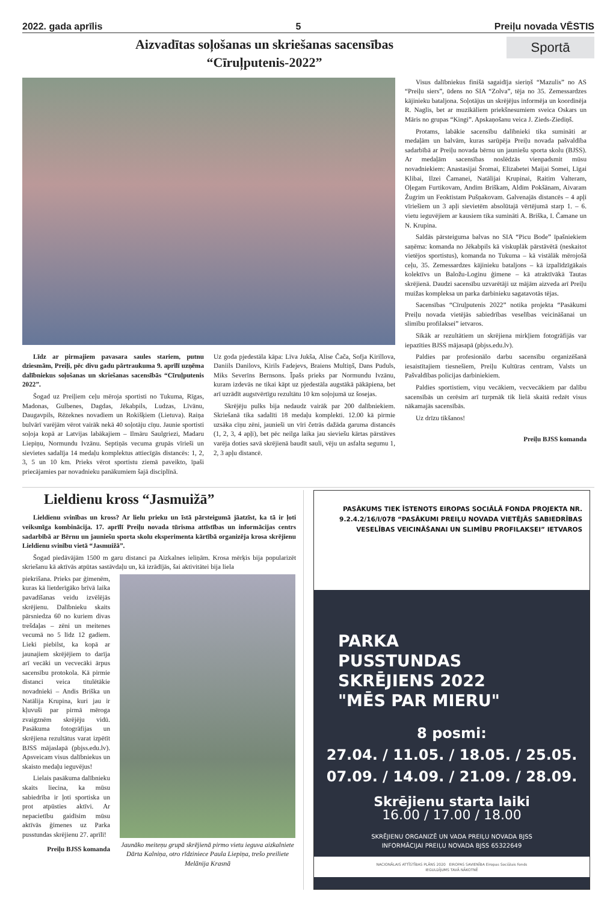2022. gada aprīlis 5 Preiļu novada VĒSTIS
Aizvadītas soļošanas un skriešanas sacensības
“Cīruļputenis-2022”
Sportā
Līdz ar pirmajiem pavasara saules stariem, putnu dziesmām, Preiļi, pēc divu gadu pārtraukuma 9. aprīlī uzņēma dalībniekus soļošanas un skriešanas sacensībās “Cīruļputenis 2022”.
Šogad uz Preiļiem ceļu mēroja sportisti no Tukuma, Rīgas, Madonas, Gulbenes, Dagdas, Jēkabpils, Ludzas, Līvānu, Daugavpils, Rēzeknes novadiem un Rokišķiem (Lietuva). Raiņa bulvārī varējām vērot vairāk nekā 40 soļotāju cīņu. Jaunie sportisti soļoja kopā ar Latvijas labākajiem – Ilmāru Saulgriezi, Madaru Liepiņu, Normundu Ivzānu. Septiņās vecuma grupās vīrieši un sievietes sadalīja 14 medaļu komplektus attiecīgās distancēs: 1, 2, 3, 5 un 10 km. Prieks vērot sportistu ziemā paveikto, īpaši priecājamies par novadnieku panākumiem šajā disciplīnā.
Uz goda pjedestāla kāpa: Līva Jukša, Alise Čača, Sofja Kirillova, Daniils Danilovs, Kirils Fadejevs, Braiens Multiņš, Dans Puduls, Miks Severīns Bernsons. Īpašs prieks par Normundu Ivzānu, kuram izdevās ne tikai kāpt uz pjedestāla augstākā pākāpiena, bet arī uzrādīt augstvērtīgu rezultātu 10 km soļojumā uz šosejas.
Skrējēju pulks bija nedaudz vairāk par 200 dalībniekiem. Skriešanā tika sadalīti 18 medaļu komplekti. 12.00 kā pirmie uzsāka cīņu zēni, jaunieši un vīri četrās dažāda garuma distancēs (1, 2, 3, 4 apļi), bet pēc neilga laika jau sieviešu kārtas pārstāves varēja doties savā skrējienā baudīt sauli, vēju un asfalta segumu 1, 2, 3 apļu distancē.
Visus dalībniekus finišā sagaidīja sieriņš “Mazulis” no AS “Preiļu siers”, ūdens no SIA “Zolva”, tēja no 35. Zemessardzes kājinieku bataljona. Soļotājus un skrējējus informēja un koordinēja R. Naglis, bet ar muzikāliem priekšnesumiem sveica Oskars un Māris no grupas “Kingi”. Apskaņošanu veica J. Zieds-Ziediņš.
Protams, labākie sacensību dalībnieki tika suminā­ti ar medaļām un balvām, kuras sarūpēja Preiļu novada pašvaldība sadarbībā ar Preiļu novada bērnu un jauniešu sporta skolu (BJSS). Ar medaļām sacensības noslēdzās vienpadsmit mūsu novadniekiem: Anastasijai Šromai, Elizabetei Maijai Somei, Līgai Klibai, Ilzei Čamanei, Natālijai Krupinai, Raitim Valteram, Oļegam Furtikovam, Andim Briškam, Aldim Pokšānam, Aivaram Žugrim un Feoktistam Pušņakovam. Galvenajās distancēs – 4 apļi vīriešiem un 3 apļi sievietēm absolūtajā vērtējumā starp 1. – 6. vietu ieguvējiem ar kausiem tika sumināti A. Briška, I. Čamane un N. Krupina.
Saldās pārsteiguma balvas no SIA “Picu Bode” īpašniekiem saņēma: komanda no Jēkabpils kā viskuplāk pārstāvētā (neskaitot vietējos sportistus), komanda no Tukuma – kā vistālāk mērojošā ceļu, 35. Zemessardzes kājinieku bataljons – kā izpalīdzīgākais kolektīvs un Baložu-Loginu ģimene – kā atraktīvākā Tautas skrējienā. Daudzi sacensību uzvarētāji uz mājām aizveda arī Preiļu muižas kompleksa un parka darbinieku sagatavotās tējas.
Sacensības “Cīruļputenis 2022” notika projekta “Pasākumi Preiļu novada vietējās sabiedrības veselības veicināšanai un slimību profilaksei” ietvaros.
Sīkāk ar rezultātiem un skrējiena mirkļiem fotogrāfijās var iepazīties BJSS mājasapā (pbjss.edu.lv).
Paldies par profesionālo darbu sacensību organizēšanā iesaistītajiem tiesnešiem, Preiļu Kultūras centram, Valsts un Pašvaldības policijas darbiniekiem.
Paldies sportistiem, viņu vecākiem, vecvecākiem par dalību sacensībās un cerēsim arī turpmāk tik lielā skaitā redzēt visus nākamajās sacensībās.
Uz drīzu tikšanos!
Preiļu BJSS komanda
Lieldienu kross “Jasmuižā”
Lieldienu svinības un kross? Ar lielu prieku un īstā pārsteigumā jāatzīst, ka tā ir ļoti veiksmīga kombinācija. 17. aprīlī Preiļu novada tūrisma attīstības un informācijas centrs sadarbībā ar Bērnu un jauniešu sporta skolu eksperimenta kārtībā organizēja krosa skrējienu Lieldienu svinību vietā “Jasmuižā”.
Šogad piedāvājām 1500 m garu distanci pa Aizkalnes ieliņām. Krosa mērķis bija popularizēt skriešanu kā aktīvās atpūtas sastāvdaļu un, kā izrādījās, šai aktivitātei bija liela
piekrišana. Prieks par ģimenēm, kuras kā lietderīgāko brīvā laika pavadīšanas veidu izvēlējās skrējienu. Dalībnieku skaits pārsniedza 60 no kuriem divas trešdaļas – zēni un meitenes vecumā no 5 līdz 12 gadiem. Lieki piebilst, ka kopā ar jaunajiem skrējējiem to darīja arī vecāki un vecvecāki ārpus sacensību protokola. Kā pirmie distanci veica titulētākie novadnieki – Andis Briška un Natālija Krupina, kuri jau ir kļuvuši par pirmā mēroga zvaigznēm skrējēju vidū. Pasākuma fotogrāfijas un skrējiena rezultātus varat izpētīt BJSS mājaslapā (pbjss.edu.lv). Apsveicam visus dalībniekus un skaisto medaļu ieguvējus!
Lielais pasākuma dalībnieku skaits liecina, ka mūsu sabiedrība ir ļoti sportiska un prot atpūsties aktīvi. Ar nepacietību gaidīsim mūsu aktīvās ģimenes uz Parka pusstundas skrējienu 27. aprīlī!
Preiļu BJSS komanda
Jaunāko meiteņu grupā skrējienā pirmo vietu ieguva aizkalniete Dārta Kalniņa, otro rīdziniece Paula Liepiņa, trešo preiliete Melānija Krasnā
PASĀKUMS TIEK ĪSTENOTS EIROPAS SOCIĀLĀ FONDA PROJEKTA NR. 9.2.4.2/16/I/078 “PASĀKUMI PREIĻU NOVADA VIETĒJĀS SABIEDRĪBAS VESELĪBAS VEICINĀŠANAI UN SLIMĪBU PROFILAKSEI” IETVAROS
PARKA
PUSSTUNDAS
SKRĒJIENS 2022
"MĒS PAR MIERU"
8 posmi:
27.04. / 11.05. / 18.05. / 25.05.
07.09. / 14.09. / 21.09. / 28.09.
Skrējienu starta laiki
16.00 / 17.00 / 18.00
SKRĒJIENU ORGANIZĒ UN VADA PREIĻU NOVADA BJSS
INFORMĀCIJAI PREIĻU NOVADA BJSS 65322649
NACIONĀLAIS ATTĪSTĪBAS PLĀNS 2020 EIROPAS SAVIENĪBA Eiropas Sociālais fonds
IEGULDĪJUMS TAVĀ NĀKOTNĒ